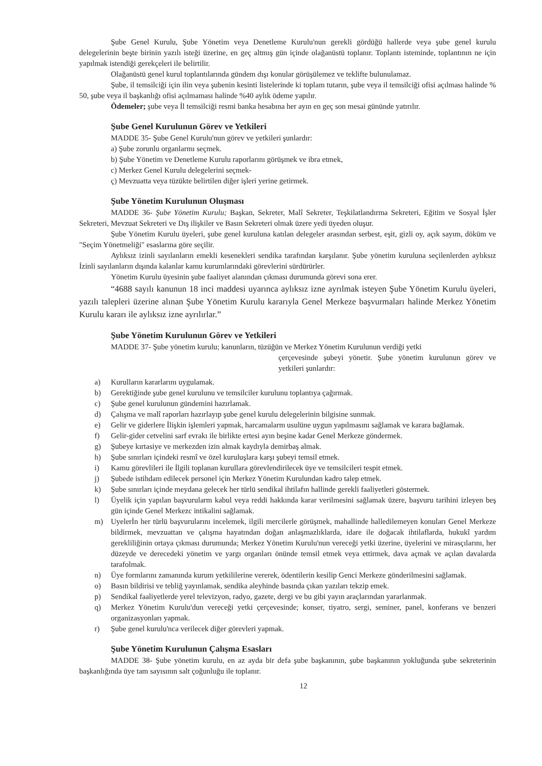Şube Genel Kurulu, Şube Yönetim veya Denetleme Kurulu'nun gerekli gördüğü hallerde veya şube genel kurulu delegelerinin beşte birinin yazılı isteği üzerine, en geç altmış gün içinde olağanüstü toplanır. Toplantı isteminde, toplantının ne için yapılmak istendiği gerekçeleri ile belirtilir.
Olağanüstü genel kurul toplantılarında gündem dışı konular görüşülemez ve teklifte bulunulamaz.
Şube, il temsilciği için ilin veya şubenin kesinti listelerinde ki toplam tutarın, şube veya il temsilciği ofisi açılması halinde % 50, şube veya il başkanlığı ofisi açılmaması halinde %40 aylık ödeme yapılır.
Ödemeler; şube veya İl temsilciği resmi banka hesabına her ayın en geç son mesai gününde yatırılır.
Şube Genel Kurulunun Görev ve Yetkileri
MADDE 35- Şube Genel Kurulu'nun görev ve yetkileri şunlardır:
a) Şube zorunlu organlarmı seçmek.
b) Şube Yönetim ve Denetleme Kurulu raporlarını görüşmek ve ibra etmek,
c) Merkez Genel Kurulu delegelerini seçmek-
ç) Mevzuatta veya tüzükte belirtilen diğer işleri yerine getirmek.
Şube Yönetim Kurulunun Oluşması
MADDE 36- Şube Yönetim Kurulu; Başkan, Sekreter, Malî Sekreter, Teşkilatlandırma Sekreteri, Eğitim ve Sosyal İşler Sekreteri, Mevzuat Sekreteri ve Dış ilişkiler ve Basın Sekreteri olmak üzere yedi üyeden oluşur.
Şube Yönetim Kurulu üyeleri, şube genel kuruluna katılan delegeler arasından serbest, eşit, gizli oy, açık sayım, döküm ve "Seçim Yönetmeliği" esaslarına göre seçilir.
Aylıksız izinli sayılanların emekli kesenekleri sendika tarafından karşılanır. Şube yönetim kuruluna seçilenlerden aylıksız İzinli sayılanların dışında kalanlar kamu kurumlarındaki görevlerini sürdürürler.
Yönetim Kurulu üyesinin şube faaliyet alanından çıkması durumunda görevi sona erer.
“4688 sayılı kanunun 18 inci maddesi uyarınca aylıksız izne ayrılmak isteyen Şube Yönetim Kurulu üyeleri, yazılı talepleri üzerine alınan Şube Yönetim Kurulu kararıyla Genel Merkeze başvurmaları halinde Merkez Yönetim Kurulu kararı ile aylıksız izne ayrılırlar.”
Şube Yönetim Kurulunun Görev ve Yetkileri
MADDE 37- Şube yönetim kurulu; kanunların, tüzüğün ve Merkez Yönetim Kurulunun verdiği yetki
çerçevesinde şubeyi yönetir. Şube yönetim kurulunun görev ve yetkileri şunlardır:
a) Kurulların kararlarını uygulamak.
b) Gerektiğinde şube genel kurulunu ve temsilciler kurulunu toplantıya çağırmak.
c) Şube genel kurulunun gündemini hazırlamak.
d) Çalışma ve malî raporları hazırlayıp şube genel kurulu delegelerinin bilgisine sunmak.
e) Gelir ve giderlere İlişkin işlemleri yapmak, harcamalarm usulüne uygun yapılmasını sağlamak ve karara bağlamak.
f) Gelir-gider cetvelini sarf evrakı ile birlikte ertesi ayın beşine kadar Genel Merkeze göndermek.
g) Şubeye kırtasiye ve merkezden izin almak kaydıyla demirbaş almak.
h) Şube sınırları içindeki resmî ve özel kuruluşlara karşı şubeyi temsil etmek.
i) Kamu görevlileri ile İlgili toplanan kurullara görevlendirilecek üye ve temsilcileri tespit etmek.
j) Şubede istihdam edilecek personel için Merkez Yönetim Kurulundan kadro talep etmek.
k) Şube sınırları içinde meydana gelecek her türlü sendikal ihtilafın hallinde gerekli faaliyetleri göstermek.
l) Üyelik için yapılan başvurularm kabul veya reddi hakkında karar verilmesini sağlamak üzere, başvuru tarihini izleyen beş gün içinde Genel Merkezc intikalini sağlamak.
m) Uyelerİn her türlü başvurularını incelemek, ilgili mercilerle görüşmek, mahallinde halledilemeyen konuları Genel Merkeze bildirmek, mevzuattan ve çalışma hayatından doğan anlaşmazlıklarda, idare ile doğacak ihtilaflarda, hukukî yardım gerekliliğinin ortaya çıkması durumunda; Merkez Yönetim Kurulu'nun vereceği yetki üzerine, üyelerini ve mirasçılarını, her düzeyde ve derecedeki yönetim ve yargı organları önünde temsil etmek veya ettirmek, dava açmak ve açılan davalarda tarafolmak.
n) Üye formlarını zamanında kurum yetkililerine vererek, ödentilerin kesilip Genci Merkeze gönderilmesini sağlamak.
o) Basın bildirisi ve tebliğ yayınlamak, sendika aleyhinde basında çıkan yazıları tekzip emek.
p) Sendikal faaliyetlerde yerel televizyon, radyo, gazete, dergi ve bu gibi yayın araçlarından yararlanmak.
q) Merkez Yönetim Kurulu'dun vereceği yetki çerçevesinde; konser, tiyatro, sergi, seminer, panel, konferans ve benzeri organizasyonları yapmak.
r) Şube genel kurulu'nca verilecek diğer görevleri yapmak.
Şube Yönetim Kurulunun Çalışma Esasları
MADDE 38- Şube yönetim kurulu, en az ayda bir defa şube başkanının, şube başkanının yokluğunda şube sekreterinin başkanlığında üye tam sayısının salt çoğunluğu ile toplanır.
12